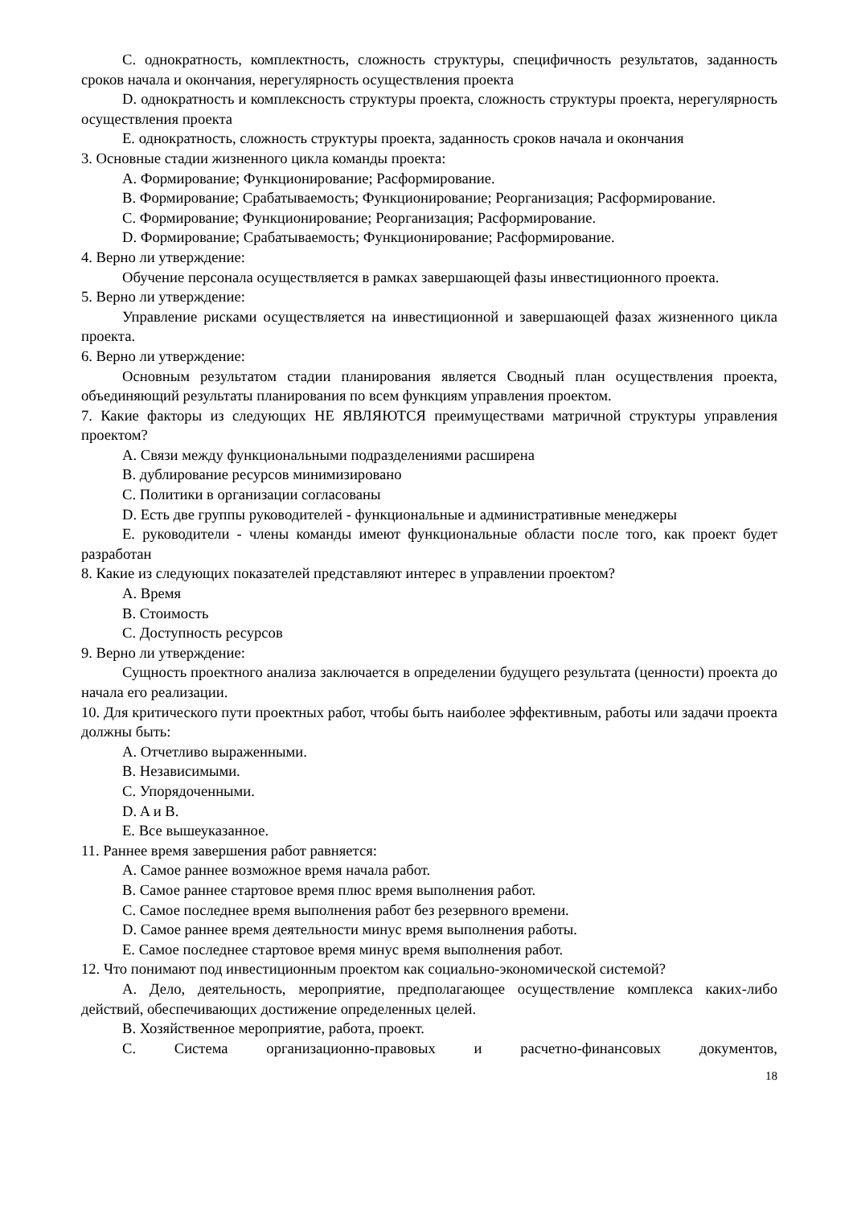C. однократность, комплектность, сложность структуры, специфичность результатов, заданность сроков начала и окончания, нерегулярность осуществления проекта
D. однократность и комплексность структуры проекта, сложность структуры проекта, нерегулярность осуществления проекта
E. однократность, сложность структуры проекта, заданность сроков начала и окончания
3. Основные стадии жизненного цикла команды проекта:
A. Формирование; Функционирование; Расформирование.
B. Формирование; Срабатываемость; Функционирование; Реорганизация; Расформирование.
C. Формирование; Функционирование; Реорганизация; Расформирование.
D. Формирование; Срабатываемость; Функционирование; Расформирование.
4. Верно ли утверждение:
Обучение персонала осуществляется в рамках завершающей фазы инвестиционного проекта.
5. Верно ли утверждение:
Управление рисками осуществляется на инвестиционной и завершающей фазах жизненного цикла проекта.
6. Верно ли утверждение:
Основным результатом стадии планирования является Сводный план осуществления проекта, объединяющий результаты планирования по всем функциям управления проектом.
7. Какие факторы из следующих НЕ ЯВЛЯЮТСЯ преимуществами матричной структуры управления проектом?
A. Связи между функциональными подразделениями расширена
B. дублирование ресурсов минимизировано
C. Политики в организации согласованы
D. Есть две группы руководителей - функциональные и административные менеджеры
E. руководители - члены команды имеют функциональные области после того, как проект будет разработан
8. Какие из следующих показателей представляют интерес в управлении проектом?
A. Время
B. Стоимость
C. Доступность ресурсов
9. Верно ли утверждение:
Сущность проектного анализа заключается в определении будущего результата (ценности) проекта до начала его реализации.
10. Для критического пути проектных работ, чтобы быть наиболее эффективным, работы или задачи проекта должны быть:
A. Отчетливо выраженными.
B. Независимыми.
C. Упорядоченными.
D. A и B.
E. Все вышеуказанное.
11. Раннее время завершения работ равняется:
A. Самое раннее возможное время начала работ.
B. Самое раннее стартовое время плюс время выполнения работ.
C. Самое последнее время выполнения работ без резервного времени.
D. Самое раннее время деятельности минус время выполнения работы.
E. Самое последнее стартовое время минус время выполнения работ.
12. Что понимают под инвестиционным проектом как социально-экономической системой?
A. Дело, деятельность, мероприятие, предполагающее осуществление комплекса каких-либо действий, обеспечивающих достижение определенных целей.
B. Хозяйственное мероприятие, работа, проект.
C. Система организационно-правовых и расчетно-финансовых документов,
18